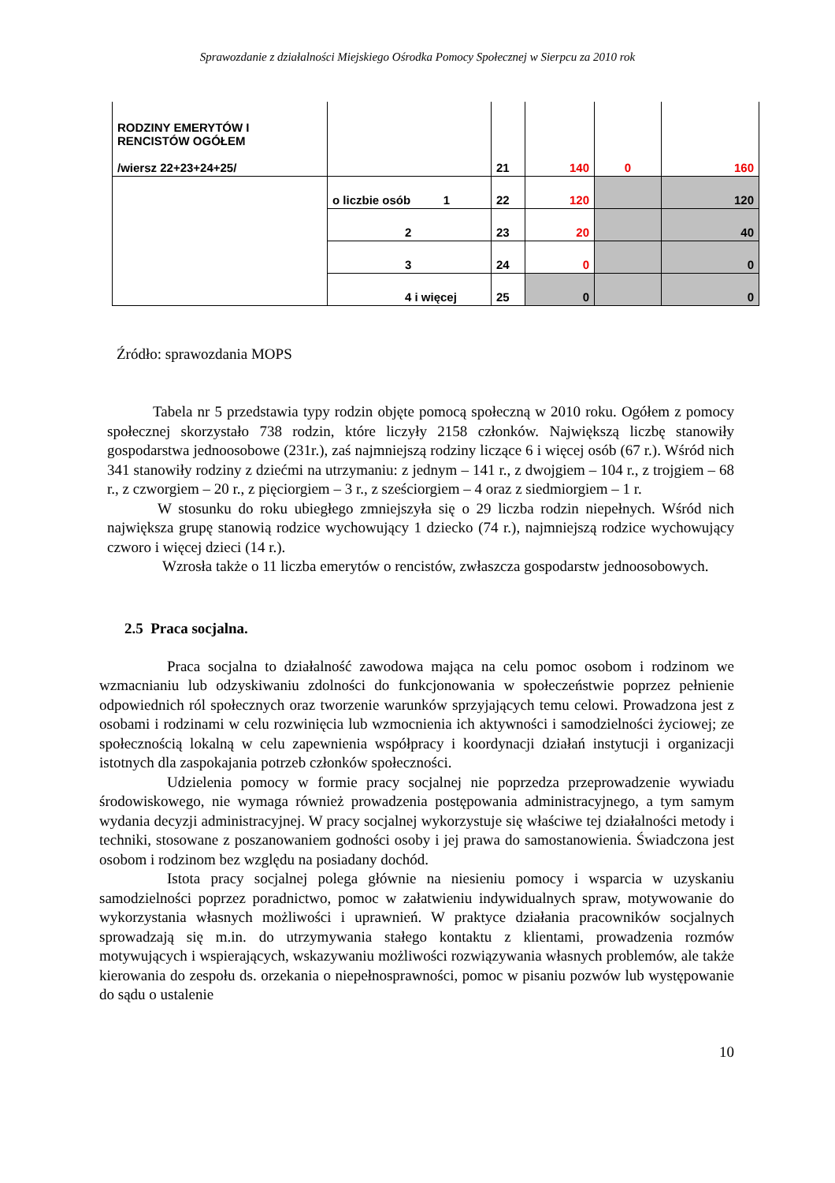Sprawozdanie z działalności Miejskiego Ośrodka Pomocy Społecznej w Sierpcu za 2010 rok
| RODZINY EMERYTÓW I RENCISTÓW OGÓŁEM /wiersz 22+23+24+25/ | | 21 | 140 | 0 | 160 |
| | o liczbie osób 1 | 22 | 120 | | 120 |
| | 2 | 23 | 20 | | 40 |
| | 3 | 24 | 0 | | 0 |
| | 4 i więcej | 25 | 0 | | 0 |
Źródło: sprawozdania MOPS
Tabela nr 5 przedstawia typy rodzin objęte pomocą społeczną w 2010 roku. Ogółem z pomocy społecznej skorzystało 738 rodzin, które liczyły 2158 członków. Największą liczbę stanowiły gospodarstwa jednoosobowe (231r.), zaś najmniejszą rodziny liczące 6 i więcej osób (67 r.). Wśród nich 341 stanowiły rodziny z dziećmi na utrzymaniu: z jednym – 141 r., z dwojgiem – 104 r., z trojgiem – 68 r., z czworgiem – 20 r., z pięciorgiem – 3 r., z sześciorgiem – 4 oraz z siedmiorgiem – 1 r.
W stosunku do roku ubiegłego zmniejszyła się o 29 liczba rodzin niepełnych. Wśród nich największa grupę stanowią rodzice wychowujący 1 dziecko (74 r.), najmniejszą rodzice wychowujący czworo i więcej dzieci (14 r.).
Wzrosła także o 11 liczba emerytów o rencistów, zwłaszcza gospodarstw jednoosobowych.
2.5 Praca socjalna.
Praca socjalna to działalność zawodowa mająca na celu pomoc osobom i rodzinom we wzmacnianiu lub odzyskiwaniu zdolności do funkcjonowania w społeczeństwie poprzez pełnienie odpowiednich ról społecznych oraz tworzenie warunków sprzyjających temu celowi. Prowadzona jest z osobami i rodzinami w celu rozwinięcia lub wzmocnienia ich aktywności i samodzielności życiowej; ze społecznością lokalną w celu zapewnienia współpracy i koordynacji działań instytucji i organizacji istotnych dla zaspokajania potrzeb członków społeczności.
Udzielenia pomocy w formie pracy socjalnej nie poprzedza przeprowadzenie wywiadu środowiskowego, nie wymaga również prowadzenia postępowania administracyjnego, a tym samym wydania decyzji administracyjnej. W pracy socjalnej wykorzystuje się właściwe tej działalności metody i techniki, stosowane z poszanowaniem godności osoby i jej prawa do samostanowienia. Świadczona jest osobom i rodzinom bez względu na posiadany dochód.
Istota pracy socjalnej polega głównie na niesieniu pomocy i wsparcia w uzyskaniu samodzielności poprzez poradnictwo, pomoc w załatwieniu indywidualnych spraw, motywowanie do wykorzystania własnych możliwości i uprawnień. W praktyce działania pracowników socjalnych sprowadzają się m.in. do utrzymywania stałego kontaktu z klientami, prowadzenia rozmów motywujących i wspierających, wskazywaniu możliwości rozwiązywania własnych problemów, ale także kierowania do zespołu ds. orzekania o niepełnosprawności, pomoc w pisaniu pozwów lub występowanie do sądu o ustalenie
10